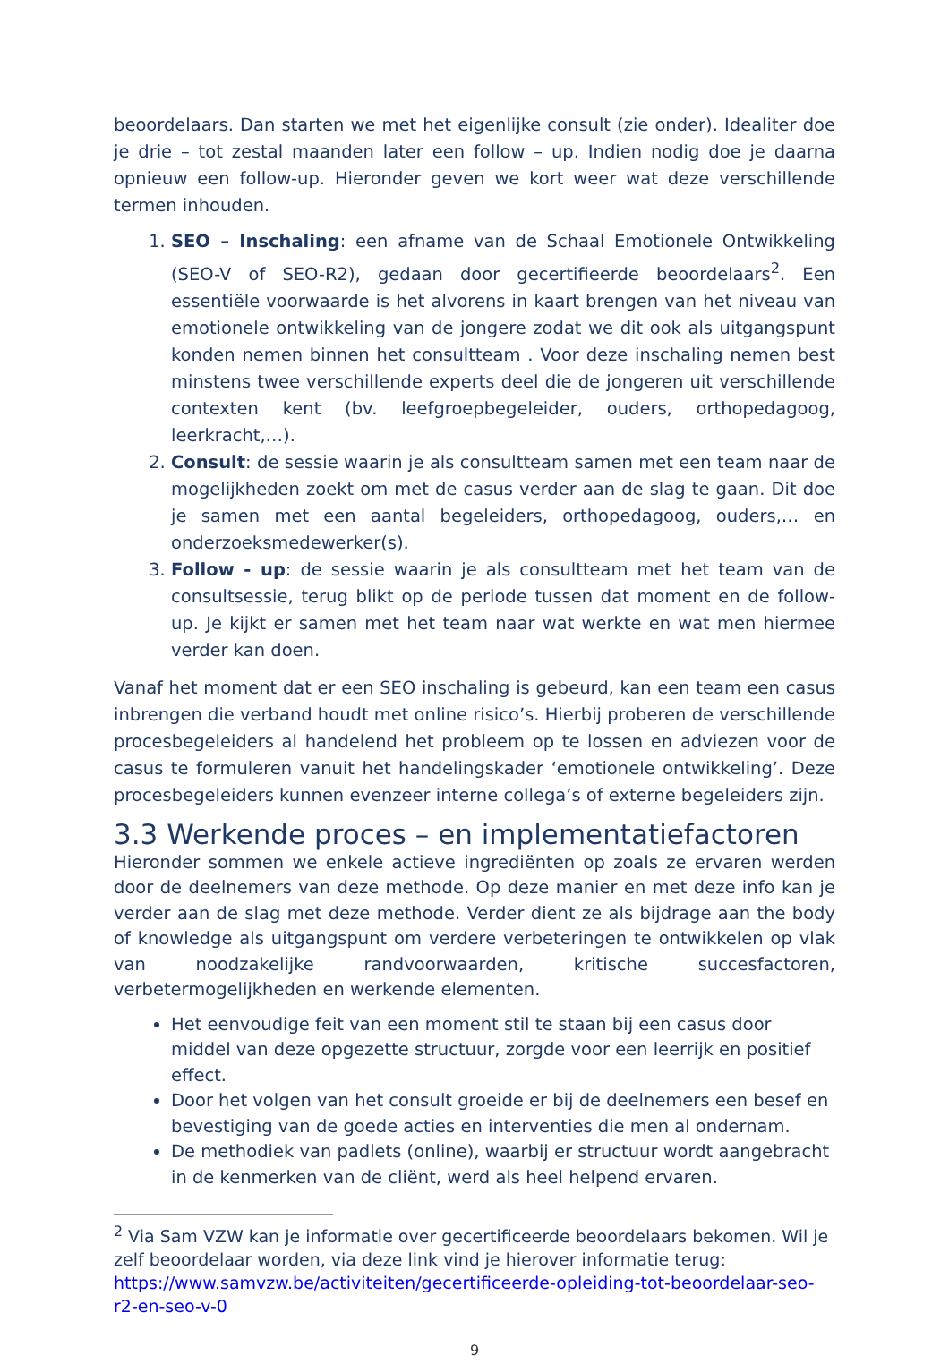beoordelaars. Dan starten we met het eigenlijke consult (zie onder). Idealiter doe je drie – tot zestal maanden later een follow – up. Indien nodig doe je daarna opnieuw een follow-up. Hieronder geven we kort weer wat deze verschillende termen inhouden.
1. SEO – Inschaling: een afname van de Schaal Emotionele Ontwikkeling (SEO-V of SEO-R2), gedaan door gecertifieerde beoordelaars<sup>2</sup>. Een essentiële voorwaarde is het alvorens in kaart brengen van het niveau van emotionele ontwikkeling van de jongere zodat we dit ook als uitgangspunt konden nemen binnen het consultteam . Voor deze inschaling nemen best minstens twee verschillende experts deel die de jongeren uit verschillende contexten kent (bv. leefgroepbegeleider, ouders, orthopedagoog, leerkracht,…).
2. Consult: de sessie waarin je als consultteam samen met een team naar de mogelijkheden zoekt om met de casus verder aan de slag te gaan. Dit doe je samen met een aantal begeleiders, orthopedagoog, ouders,… en onderzoeksmedewerker(s).
3. Follow - up: de sessie waarin je als consultteam met het team van de consultsessie, terug blikt op de periode tussen dat moment en de follow-up. Je kijkt er samen met het team naar wat werkte en wat men hiermee verder kan doen.
Vanaf het moment dat er een SEO inschaling is gebeurd, kan een team een casus inbrengen die verband houdt met online risico’s. Hierbij proberen de verschillende procesbegeleiders al handelend het probleem op te lossen en adviezen voor de casus te formuleren vanuit het handelingskader ‘emotionele ontwikkeling’. Deze procesbegeleiders kunnen evenzeer interne collega’s of externe begeleiders zijn.
3.3 Werkende proces – en implementatiefactoren
Hieronder sommen we enkele actieve ingrediënten op zoals ze ervaren werden door de deelnemers van deze methode. Op deze manier en met deze info kan je verder aan de slag met deze methode. Verder dient ze als bijdrage aan the body of knowledge als uitgangspunt om verdere verbeteringen te ontwikkelen op vlak van noodzakelijke randvoorwaarden, kritische succesfactoren, verbetermogelijkheden en werkende elementen.
Het eenvoudige feit van een moment stil te staan bij een casus door middel van deze opgezette structuur, zorgde voor een leerrijk en positief effect.
Door het volgen van het consult groeide er bij de deelnemers een besef en bevestiging van de goede acties en interventies die men al ondernam.
De methodiek van padlets (online), waarbij er structuur wordt aangebracht in de kenmerken van de cliënt, werd als heel helpend ervaren.
<sup>2</sup> Via Sam VZW kan je informatie over gecertificeerde beoordelaars bekomen. Wil je zelf beoordelaar worden, via deze link vind je hierover informatie terug: https://www.samvzw.be/activiteiten/gecertificeerde-opleiding-tot-beoordelaar-seo-r2-en-seo-v-0
9